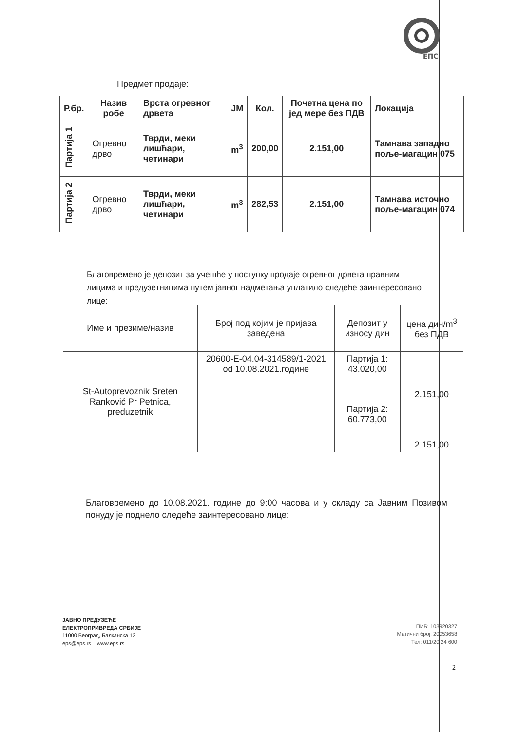ЕПС
Предмет продаје:
| Р.бр. | Назив робе | Врста огревног дрвета | ЈМ | Кол. | Почетна цена по јед мере без ПДВ | Локација |
| --- | --- | --- | --- | --- | --- | --- |
| Партија 1 | Огревно дрво | Тврди, меки лишћари, четинари | m<sup>3</sup> | 200,00 | 2.151,00 | Тамнава западно поље-магацин 075 |
| Партија 2 | Огревно дрво | Тврди, меки лишћари, четинари | m<sup>3</sup> | 282,53 | 2.151,00 | Тамнава источно поље-магацин 074 |
Благовремено је депозит за учешће у поступку продаје огревног дрвета правним лицима и предузетницима путем јавног надметања уплатило следеће заинтересовано лице:
| Име и презиме/назив | Број под којим је пријава заведена | Депозит у износу дин | цена дин/m<sup>3</sup> без ПДВ |
| St-Autoprevoznik Sreten Ranković Pr Petnica, preduzetnik | 20600-E-04.04-314589/1-2021 od 10.08.2021.године | Партија 1: 43.020,00 | 2.151,00 |
| | | Партија 2: 60.773,00 | 2.151,00 |
Благовремено до 10.08.2021. године до 9:00 часова и у складу са Јавним Позивом понуду је поднело следеће заинтересовано лице:
ЈАВНО ПРЕДУЗЕЋЕ
ЕЛЕКТРОПРИВРЕДА СРБИЈЕ
11000 Београд, Балканска 13
eps@eps.rs www.eps.rs
ПИБ: 103920327
Матични број: 20053658
Тел: 011/20 24 600
2